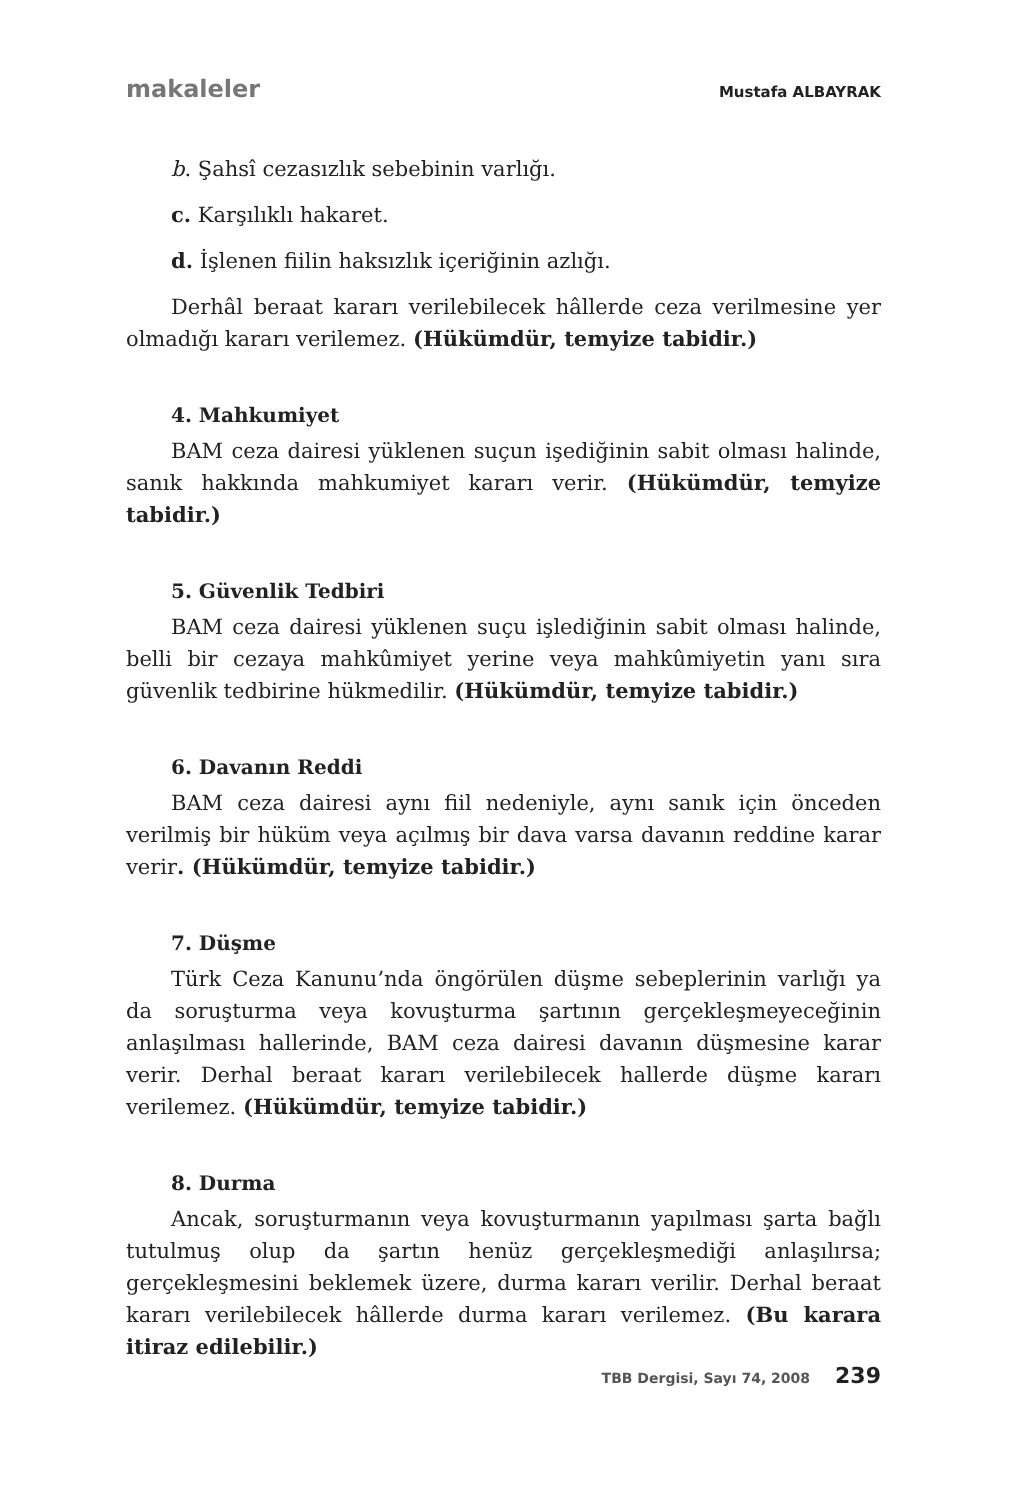makaleler Mustafa ALBAYRAK
b. Şahsî cezasızlık sebebinin varlığı.
c. Karşılıklı hakaret.
d. İşlenen fiilin haksızlık içeriğinin azlığı.
Derhâl beraat kararı verilebilecek hâllerde ceza verilmesine yer olmadığı kararı verilemez. (Hükümdür, temyize tabidir.)
4. Mahkumiyet
BAM ceza dairesi yüklenen suçun işediğinin sabit olması halinde, sanık hakkında mahkumiyet kararı verir. (Hükümdür, temyize tabidir.)
5. Güvenlik Tedbiri
BAM ceza dairesi yüklenen suçu işlediğinin sabit olması halinde, belli bir cezaya mahkûmiyet yerine veya mahkûmiyetin yanı sıra güvenlik tedbirine hükmedilir. (Hükümdür, temyize tabidir.)
6. Davanın Reddi
BAM ceza dairesi aynı fiil nedeniyle, aynı sanık için önceden verilmiş bir hüküm veya açılmış bir dava varsa davanın reddine karar verir. (Hükümdür, temyize tabidir.)
7. Düşme
Türk Ceza Kanunu’nda öngörülen düşme sebeplerinin varlığı ya da soruşturma veya kovuşturma şartının gerçekleşmeyeceğinin anlaşılması hallerinde, BAM ceza dairesi davanın düşmesine karar verir. Derhal beraat kararı verilebilecek hallerde düşme kararı verilemez. (Hükümdür, temyize tabidir.)
8. Durma
Ancak, soruşturmanın veya kovuşturmanın yapılması şarta bağlı tutulmuş olup da şartın henüz gerçekleşmediği anlaşılırsa; gerçekleşmesini beklemek üzere, durma kararı verilir. Derhal beraat kararı verilebilecek hâllerde durma kararı verilemez. (Bu karara itiraz edilebilir.)
TBB Dergisi, Sayı 74, 2008 239